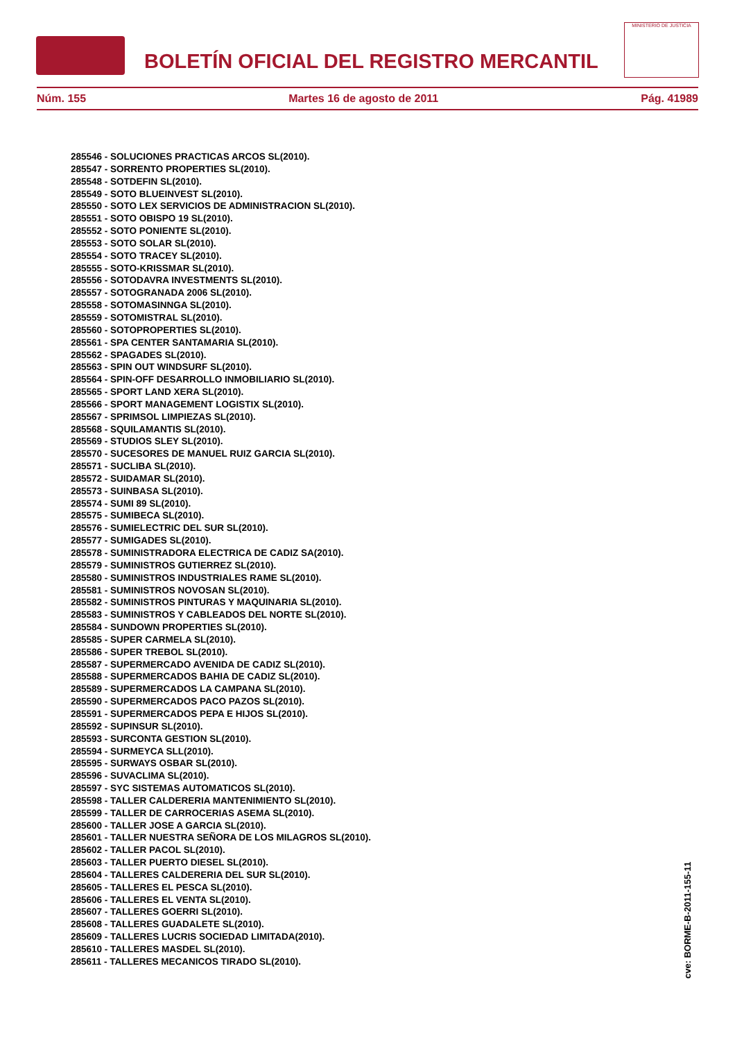BOLETÍN OFICIAL DEL REGISTRO MERCANTIL
MINISTERIO DE JUSTICIA
Núm. 155 Martes 16 de agosto de 2011 Pág. 41989
285546 - SOLUCIONES PRACTICAS ARCOS SL(2010).
285547 - SORRENTO PROPERTIES SL(2010).
285548 - SOTDEFIN SL(2010).
285549 - SOTO BLUEINVEST SL(2010).
285550 - SOTO LEX SERVICIOS DE ADMINISTRACION SL(2010).
285551 - SOTO OBISPO 19 SL(2010).
285552 - SOTO PONIENTE SL(2010).
285553 - SOTO SOLAR SL(2010).
285554 - SOTO TRACEY SL(2010).
285555 - SOTO-KRISSMAR SL(2010).
285556 - SOTODAVRA INVESTMENTS SL(2010).
285557 - SOTOGRANADA 2006 SL(2010).
285558 - SOTOMASINNGA SL(2010).
285559 - SOTOMISTRAL SL(2010).
285560 - SOTOPROPERTIES SL(2010).
285561 - SPA CENTER SANTAMARIA SL(2010).
285562 - SPAGADES SL(2010).
285563 - SPIN OUT WINDSURF SL(2010).
285564 - SPIN-OFF DESARROLLO INMOBILIARIO SL(2010).
285565 - SPORT LAND XERA SL(2010).
285566 - SPORT MANAGEMENT LOGISTIX SL(2010).
285567 - SPRIMSOL LIMPIEZAS SL(2010).
285568 - SQUILAMANTIS SL(2010).
285569 - STUDIOS SLEY SL(2010).
285570 - SUCESORES DE MANUEL RUIZ GARCIA SL(2010).
285571 - SUCLIBA SL(2010).
285572 - SUIDAMAR SL(2010).
285573 - SUINBASA SL(2010).
285574 - SUMI 89 SL(2010).
285575 - SUMIBECA SL(2010).
285576 - SUMIELECTRIC DEL SUR SL(2010).
285577 - SUMIGADES SL(2010).
285578 - SUMINISTRADORA ELECTRICA DE CADIZ SA(2010).
285579 - SUMINISTROS GUTIERREZ SL(2010).
285580 - SUMINISTROS INDUSTRIALES RAME SL(2010).
285581 - SUMINISTROS NOVOSAN SL(2010).
285582 - SUMINISTROS PINTURAS Y MAQUINARIA SL(2010).
285583 - SUMINISTROS Y CABLEADOS DEL NORTE SL(2010).
285584 - SUNDOWN PROPERTIES SL(2010).
285585 - SUPER CARMELA SL(2010).
285586 - SUPER TREBOL SL(2010).
285587 - SUPERMERCADO AVENIDA DE CADIZ SL(2010).
285588 - SUPERMERCADOS BAHIA DE CADIZ SL(2010).
285589 - SUPERMERCADOS LA CAMPANA SL(2010).
285590 - SUPERMERCADOS PACO PAZOS SL(2010).
285591 - SUPERMERCADOS PEPA E HIJOS SL(2010).
285592 - SUPINSUR SL(2010).
285593 - SURCONTA GESTION SL(2010).
285594 - SURMEYCA SLL(2010).
285595 - SURWAYS OSBAR SL(2010).
285596 - SUVACLIMA SL(2010).
285597 - SYC SISTEMAS AUTOMATICOS SL(2010).
285598 - TALLER CALDERERIA MANTENIMIENTO SL(2010).
285599 - TALLER DE CARROCERIAS ASEMA SL(2010).
285600 - TALLER JOSE A GARCIA SL(2010).
285601 - TALLER NUESTRA SEÑORA DE LOS MILAGROS SL(2010).
285602 - TALLER PACOL SL(2010).
285603 - TALLER PUERTO DIESEL SL(2010).
285604 - TALLERES CALDERERIA DEL SUR SL(2010).
285605 - TALLERES EL PESCA SL(2010).
285606 - TALLERES EL VENTA SL(2010).
285607 - TALLERES GOERRI SL(2010).
285608 - TALLERES GUADALETE SL(2010).
285609 - TALLERES LUCRIS SOCIEDAD LIMITADA(2010).
285610 - TALLERES MASDEL SL(2010).
285611 - TALLERES MECANICOS TIRADO SL(2010).
cve: BORME-B-2011-155-11